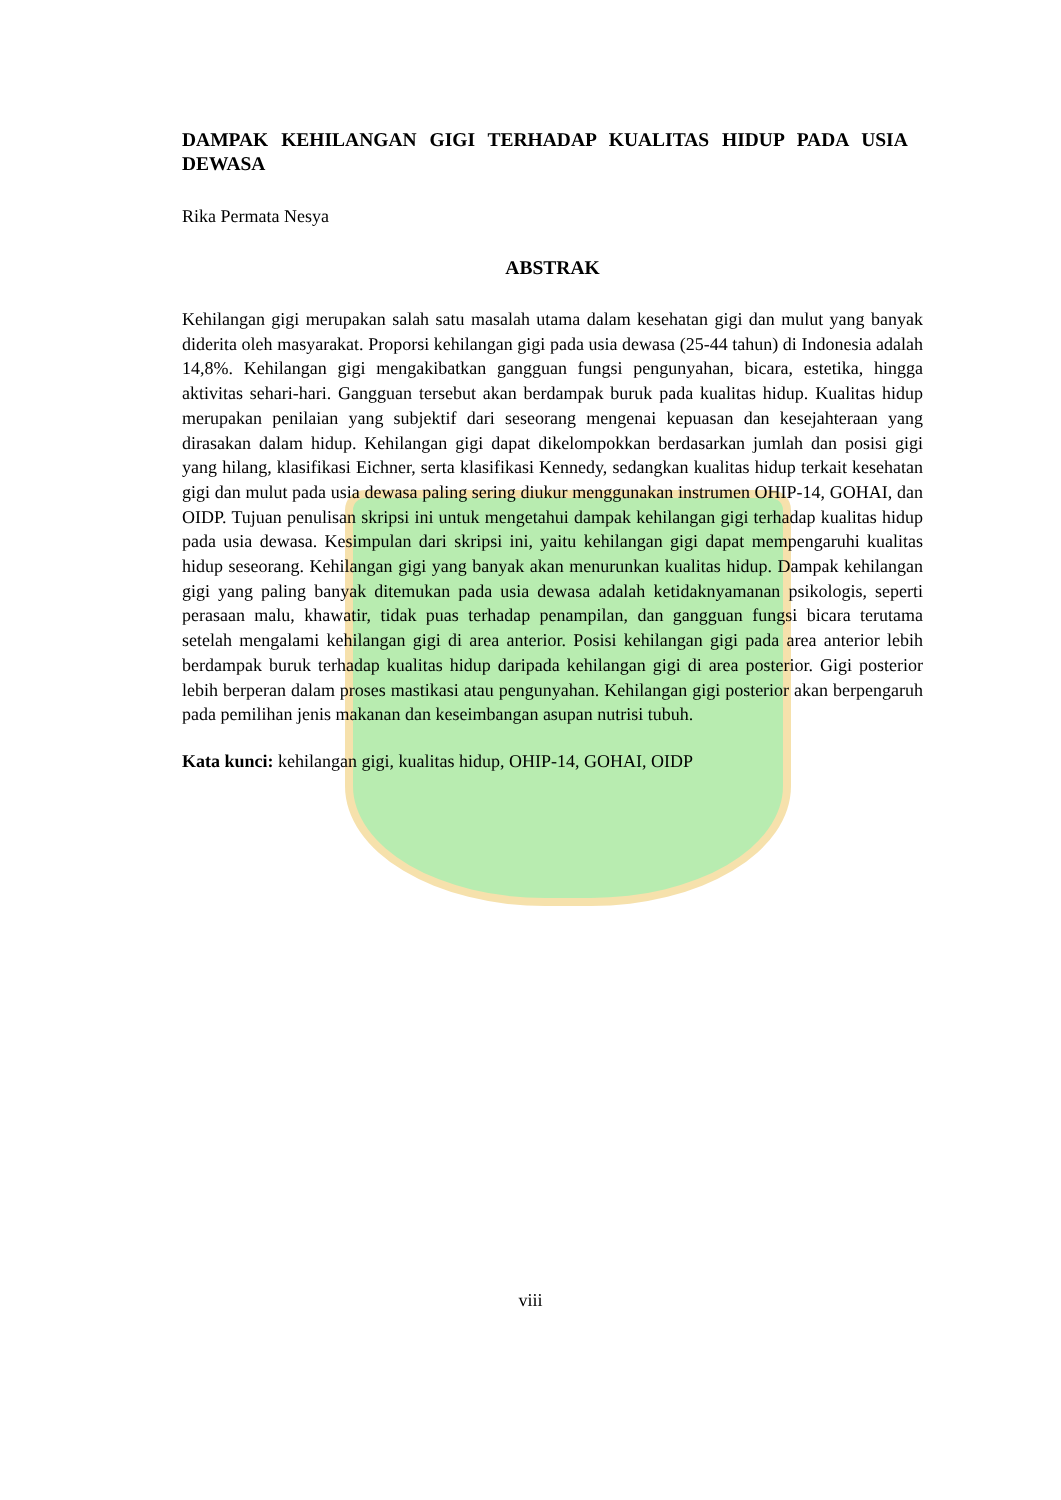DAMPAK KEHILANGAN GIGI TERHADAP KUALITAS HIDUP PADA USIA DEWASA
Rika Permata Nesya
ABSTRAK
Kehilangan gigi merupakan salah satu masalah utama dalam kesehatan gigi dan mulut yang banyak diderita oleh masyarakat. Proporsi kehilangan gigi pada usia dewasa (25-44 tahun) di Indonesia adalah 14,8%. Kehilangan gigi mengakibatkan gangguan fungsi pengunyahan, bicara, estetika, hingga aktivitas sehari-hari. Gangguan tersebut akan berdampak buruk pada kualitas hidup. Kualitas hidup merupakan penilaian yang subjektif dari seseorang mengenai kepuasan dan kesejahteraan yang dirasakan dalam hidup. Kehilangan gigi dapat dikelompokkan berdasarkan jumlah dan posisi gigi yang hilang, klasifikasi Eichner, serta klasifikasi Kennedy, sedangkan kualitas hidup terkait kesehatan gigi dan mulut pada usia dewasa paling sering diukur menggunakan instrumen OHIP-14, GOHAI, dan OIDP. Tujuan penulisan skripsi ini untuk mengetahui dampak kehilangan gigi terhadap kualitas hidup pada usia dewasa. Kesimpulan dari skripsi ini, yaitu kehilangan gigi dapat mempengaruhi kualitas hidup seseorang. Kehilangan gigi yang banyak akan menurunkan kualitas hidup. Dampak kehilangan gigi yang paling banyak ditemukan pada usia dewasa adalah ketidaknyamanan psikologis, seperti perasaan malu, khawatir, tidak puas terhadap penampilan, dan gangguan fungsi bicara terutama setelah mengalami kehilangan gigi di area anterior. Posisi kehilangan gigi pada area anterior lebih berdampak buruk terhadap kualitas hidup daripada kehilangan gigi di area posterior. Gigi posterior lebih berperan dalam proses mastikasi atau pengunyahan. Kehilangan gigi posterior akan berpengaruh pada pemilihan jenis makanan dan keseimbangan asupan nutrisi tubuh.
Kata kunci: kehilangan gigi, kualitas hidup, OHIP-14, GOHAI, OIDP
viii